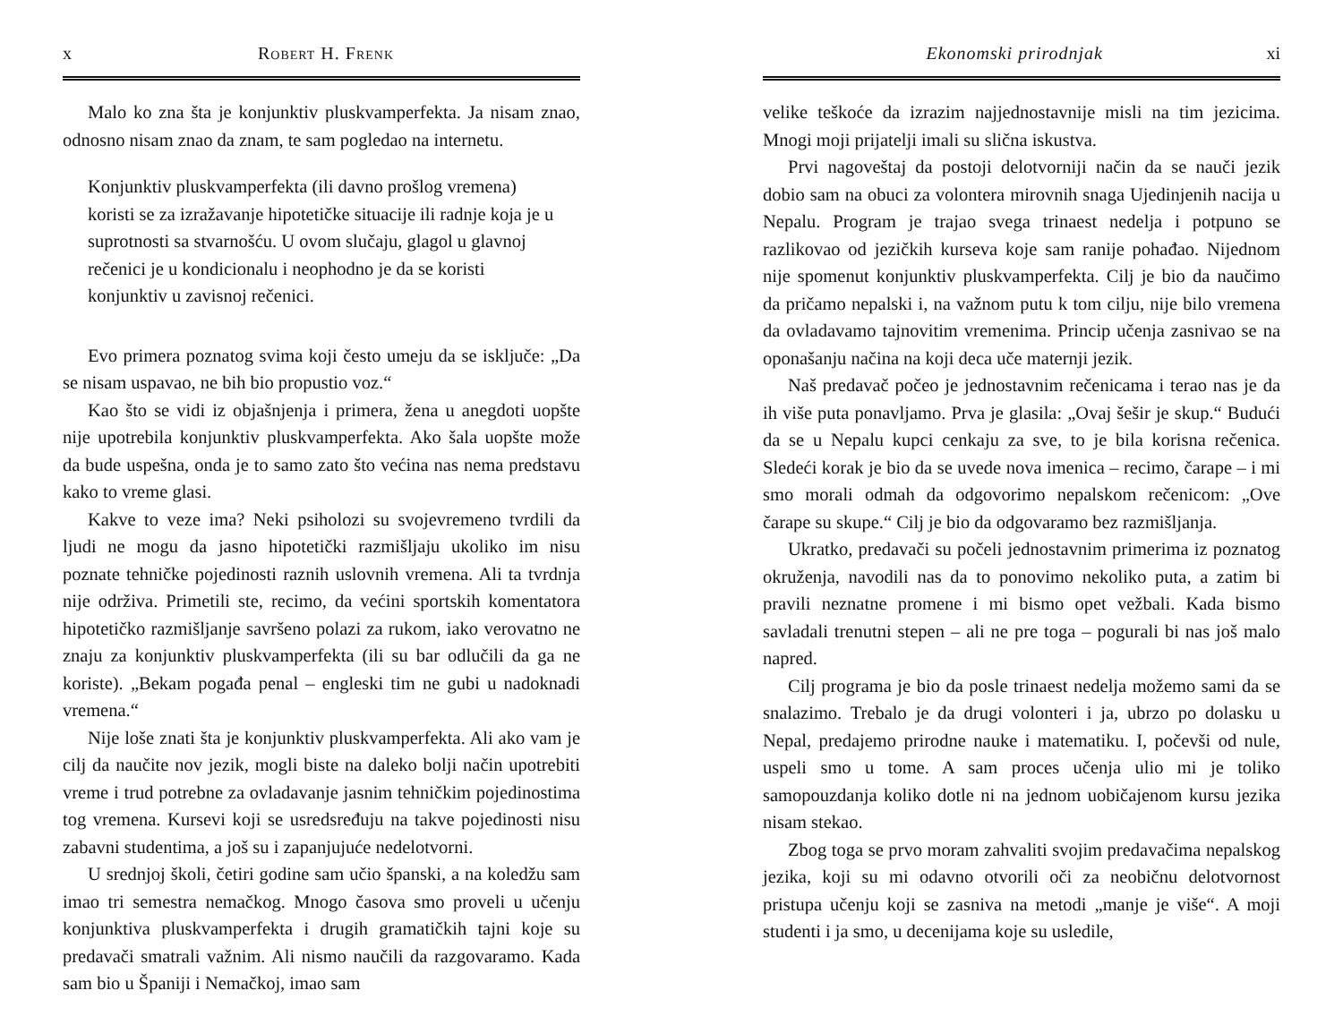x Robert H. Frenk
Malo ko zna šta je konjunktiv pluskvamperfekta. Ja nisam znao, odnosno nisam znao da znam, te sam pogledao na internetu.
Konjunktiv pluskvamperfekta (ili davno prošlog vremena) koristi se za izražavanje hipotetičke situacije ili radnje koja je u suprotnosti sa stvarnošću. U ovom slučaju, glagol u glavnoj rečenici je u kondicionalu i neophodno je da se koristi konjunktiv u zavisnoj rečenici.
Evo primera poznatog svima koji često umeju da se isključe: „Da se nisam uspavao, ne bih bio propustio voz.“
Kao što se vidi iz objašnjenja i primera, žena u anegdoti uopšte nije upotrebila konjunktiv pluskvamperfekta. Ako šala uopšte može da bude uspešna, onda je to samo zato što većina nas nema predstavu kako to vreme glasi.
Kakve to veze ima? Neki psiholozi su svojevremeno tvrdili da ljudi ne mogu da jasno hipotetički razmišljaju ukoliko im nisu poznate tehničke pojedinosti raznih uslovnih vremena. Ali ta tvrdnja nije održiva. Primetili ste, recimo, da većini sportskih komentatora hipotetičko razmišljanje savršeno polazi za rukom, iako verovatno ne znaju za konjunktiv pluskvamperfekta (ili su bar odlučili da ga ne koriste). „Bekam pogađa penal – engleski tim ne gubi u nadoknadi vremena.“
Nije loše znati šta je konjunktiv pluskvamperfekta. Ali ako vam je cilj da naučite nov jezik, mogli biste na daleko bolji način upotrebiti vreme i trud potrebne za ovladavanje jasnim tehničkim pojedinostima tog vremena. Kursevi koji se usredsređuju na takve pojedinosti nisu zabavni studentima, a još su i zapanjujuće nedelotvorni.
U srednjoj školi, četiri godine sam učio španski, a na koledžu sam imao tri semestra nemačkog. Mnogo časova smo proveli u učenju konjunktiva pluskvamperfekta i drugih gramatičkih tajni koje su predavači smatrali važnim. Ali nismo naučili da razgovaramo. Kada sam bio u Španiji i Nemačkoj, imao sam
Ekonomski prirodnjak xi
velike teškoće da izrazim najjednostavnije misli na tim jezicima. Mnogi moji prijatelji imali su slična iskustva.
Prvi nagoveštaj da postoji delotvorniji način da se nauči jezik dobio sam na obuci za volontera mirovnih snaga Ujedinjenih nacija u Nepalu. Program je trajao svega trinaest nedelja i potpuno se razlikovao od jezičkih kurseva koje sam ranije pohađao. Nijednom nije spomenut konjunktiv pluskvamperfekta. Cilj je bio da naučimo da pričamo nepalski i, na važnom putu k tom cilju, nije bilo vremena da ovladavamo tajnovitim vremenima. Princip učenja zasnivao se na oponašanju načina na koji deca uče maternji jezik.
Naš predavač počeo je jednostavnim rečenicama i terao nas je da ih više puta ponavljamo. Prva je glasila: „Ovaj šešir je skup.“ Budući da se u Nepalu kupci cenkaju za sve, to je bila korisna rečenica. Sledeći korak je bio da se uvede nova imenica – recimo, čarape – i mi smo morali odmah da odgovorimo nepalskom rečenicom: „Ove čarape su skupe.“ Cilj je bio da odgovaramo bez razmišljanja.
Ukratko, predavači su počeli jednostavnim primerima iz poznatog okruženja, navodili nas da to ponovimo nekoliko puta, a zatim bi pravili neznatne promene i mi bismo opet vežbali. Kada bismo savladali trenutni stepen – ali ne pre toga – pogurali bi nas još malo napred.
Cilj programa je bio da posle trinaest nedelja možemo sami da se snalazimo. Trebalo je da drugi volonteri i ja, ubrzo po dolasku u Nepal, predajemo prirodne nauke i matematiku. I, počevši od nule, uspeli smo u tome. A sam proces učenja ulio mi je toliko samopouzdanja koliko dotle ni na jednom uobičajenom kursu jezika nisam stekao.
Zbog toga se prvo moram zahvaliti svojim predavačima nepalskog jezika, koji su mi odavno otvorili oči za neobičnu delotvornost pristupa učenju koji se zasniva na metodi „manje je više“. A moji studenti i ja smo, u decenijama koje su usledile,